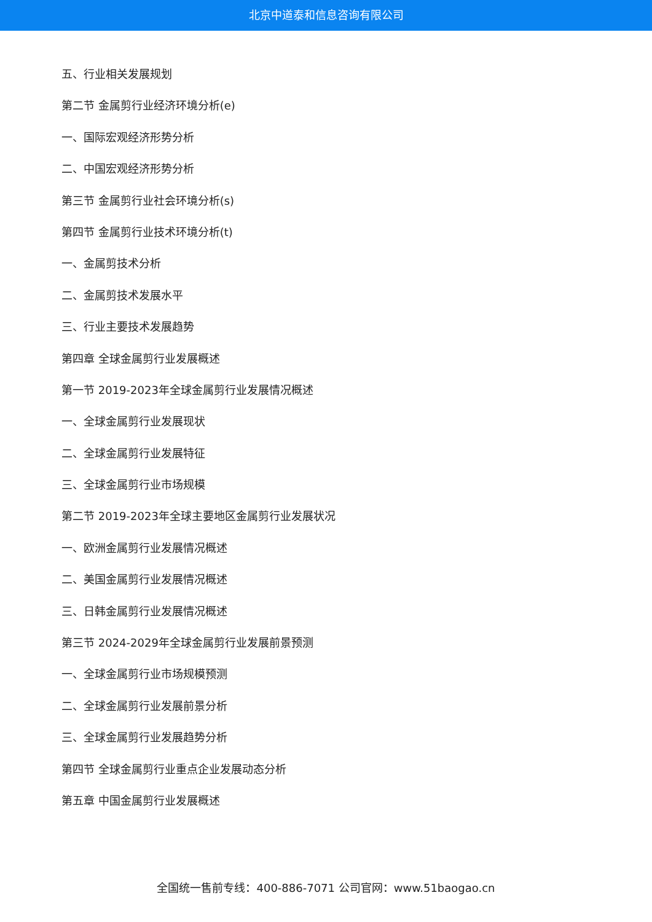北京中道泰和信息咨询有限公司
五、行业相关发展规划
第二节 金属剪行业经济环境分析(e)
一、国际宏观经济形势分析
二、中国宏观经济形势分析
第三节 金属剪行业社会环境分析(s)
第四节 金属剪行业技术环境分析(t)
一、金属剪技术分析
二、金属剪技术发展水平
三、行业主要技术发展趋势
第四章 全球金属剪行业发展概述
第一节 2019-2023年全球金属剪行业发展情况概述
一、全球金属剪行业发展现状
二、全球金属剪行业发展特征
三、全球金属剪行业市场规模
第二节 2019-2023年全球主要地区金属剪行业发展状况
一、欧洲金属剪行业发展情况概述
二、美国金属剪行业发展情况概述
三、日韩金属剪行业发展情况概述
第三节 2024-2029年全球金属剪行业发展前景预测
一、全球金属剪行业市场规模预测
二、全球金属剪行业发展前景分析
三、全球金属剪行业发展趋势分析
第四节 全球金属剪行业重点企业发展动态分析
第五章 中国金属剪行业发展概述
全国统一售前专线：400-886-7071 公司官网：www.51baogao.cn